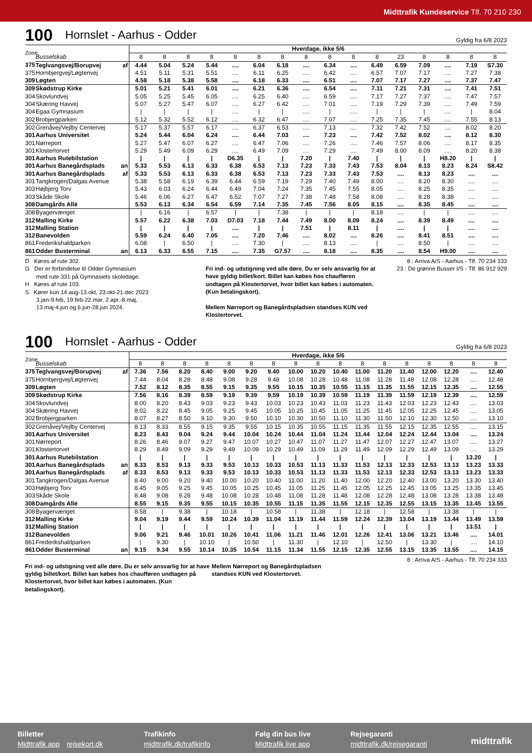Midttrafik Kundeservice Tlf. 70 210 230
100 Hornslet - Aarhus - Odder Gyldig fra 6/8 2023
| Zone | | | Hverdage, ikke 5/6 | | | | | | | | | | | | | | | |
| | Busselskab | | 8 | 8 | 8 | 8 | 8 | 8 | 8 | 8 | 8 | 8 | 8 | 23 | 8 | 8 | 8 | 8 |
| 375 | Teglvangsvej/Borupvej | af | 4.44 | 5.04 | 5.24 | 5.44 | .... | 6.04 | 6.18 | .... | 6.34 | .... | 6.49 | 6.59 | 7.09 | .... | 7.19 | S7.30 |
| 375 | Hornbjergvej/Løgtenvej | | 4.51 | 5.11 | 5.31 | 5.51 | .... | 6.11 | 6.25 | .... | 6.42 | .... | 6.57 | 7.07 | 7.17 | .... | 7.27 | 7.38 |
| 309 | Løgten | | 4.58 | 5.18 | 5.38 | 5.58 | .... | 6.18 | 6.33 | .... | 6.51 | .... | 7.07 | 7.17 | 7.27 | .... | 7.37 | 7.47 |
| 309 | Skødstrup Kirke | | 5.01 | 5.21 | 5.41 | 6.01 | .... | 6.21 | 6.36 | .... | 6.54 | .... | 7.11 | 7.21 | 7.31 | .... | 7.41 | 7.51 |
| 304 | Skovlundvej | | 5.05 | 5.25 | 5.45 | 6.05 | .... | 6.25 | 6.40 | .... | 6.59 | .... | 7.17 | 7.27 | 7.37 | .... | 7.47 | 7.57 |
| 304 | Skæring Havvej | | 5.07 | 5.27 | 5.47 | 6.07 | .... | 6.27 | 6.42 | .... | 7.01 | .... | 7.19 | 7.29 | 7.39 | .... | 7.49 | 7.59 |
| 304 | Egaa Gymnasium | | / | / | / | / | .... | / | / | .... | / | .... | / | / | / | .... | / | 8.04 |
| 302 | Brobjergparken | | 5.12 | 5.32 | 5.52 | 6.12 | .... | 6.32 | 6.47 | .... | 7.07 | .... | 7.25 | 7.35 | 7.45 | .... | 7.55 | 8.13 |
| 302 | Grenåvej/Vejlby Centervej | | 5.17 | 5.37 | 5.57 | 6.17 | .... | 6.37 | 6.53 | .... | 7.13 | .... | 7.32 | 7.42 | 7.52 | .... | 8.02 | 8.20 |
| 301 | Aarhus Universitet | | 5.24 | 5.44 | 6.04 | 6.24 | .... | 6.44 | 7.03 | .... | 7.23 | .... | 7.42 | 7.52 | 8.02 | .... | 8.12 | 8.30 |
| 301 | Nørreport | | 5.27 | 5.47 | 6.07 | 6.27 | .... | 6.47 | 7.06 | .... | 7.26 | .... | 7.46 | 7.57 | 8.06 | .... | 8.17 | 8.35 |
| 301 | Klostertorvet | | 5.29 | 5.49 | 6.09 | 6.29 | .... | 6.49 | 7.09 | .... | 7.29 | .... | 7.49 | 8.00 | 8.09 | .... | 8.20 | 8.38 |
| 301 | Aarhus Rutebilstation | | / | / | / | / | D6.35 | / | / | 7.20 | / | 7.40 | / | / | / | H8.20 | / | / |
| 301 | Aarhus Banegårdsplads | an | 5.33 | 5.53 | 6.13 | 6.33 | 6.38 | 6.53 | 7.13 | 7.23 | 7.33 | 7.43 | 7.53 | 8.04 | 8.13 | 8.23 | 8.24 | S8.42 |
| 301 | Aarhus Banegårdsplads | af | 5.33 | 5.53 | 6.13 | 6.33 | 6.38 | 6.53 | 7.13 | 7.23 | 7.33 | 7.43 | 7.53 | .... | 8.13 | 8.23 | .... | .... |
| 301 | Tangkrogen/Dalgas Avenue | | 5.38 | 5.58 | 6.19 | 6.39 | 6.44 | 6.59 | 7.19 | 7.29 | 7.40 | 7.49 | 8.00 | .... | 8.20 | 8.30 | .... | .... |
| 303 | Højbjerg Torv | | 5.43 | 6.03 | 6.24 | 6.44 | 6.49 | 7.04 | 7.24 | 7.35 | 7.45 | 7.55 | 8.05 | .... | 8.25 | 8.35 | .... | .... |
| 303 | Skåde Skole | | 5.46 | 6.06 | 6.27 | 6.47 | 6.52 | 7.07 | 7.27 | 7.38 | 7.48 | 7.58 | 8.08 | .... | 8.28 | 8.38 | .... | .... |
| 308 | Damgårds Allé | | 5.53 | 6.13 | 6.34 | 6.54 | 6.59 | 7.14 | 7.35 | 7.45 | 7.56 | 8.05 | 8.15 | .... | 8.35 | 8.45 | .... | .... |
| 308 | Byagervænget | | / | 6.16 | / | 6.57 | / | / | 7.38 | / | / | / | 8.18 | .... | / | / | .... | .... |
| 312 | Malling Kirke | | 5.57 | 6.22 | 6.38 | 7.03 | D7.03 | 7.18 | 7.44 | 7.49 | 8.00 | 8.09 | 8.24 | .... | 8.39 | 8.49 | .... | .... |
| 312 | Malling Station | | / | / | / | / | .... | / | / | 7.51 | / | 8.11 | / | .... | / | / | .... | .... |
| 312 | Banevolden | | 5.59 | 6.24 | 6.40 | 7.05 | .... | 7.20 | 7.46 | .... | 8.02 | .... | 8.26 | .... | 8.41 | 8.51 | .... | .... |
| 861 | Frederikshaldparken | | 6.08 | / | 6.50 | / | .... | 7.30 | / | .... | 8.13 | .... | / | .... | 8.50 | / | .... | .... |
| 861 | Odder Busterminal | an | 6.13 | 6.33 | 6.55 | 7.15 | .... | 7.35 | G7.57 | .... | 8.18 | .... | 8.35 | .... | 8.54 | H9.00 | .... | .... |
D Køres af rute 302.
G Der er forbindelse til Odder Gymnasium
med rute 331 på Gymnasiets skoledage.
H Køres af rute 103.
S Kører kun 14.aug-13.okt, 23.okt-21.dec 2023
3.jan-9.feb, 19.feb-22.mar, 2.apr.-8.maj,
13.maj-4.jun og 6.jun-28.jun 2024.
Fri ind- og udstigning ved alle døre. Du er selv ansvarlig for at have gyldig billet/kort. Billet kan købes hos chaufføren undtagen på Klostertorvet, hvor billet kan købes i automaten. (Kun betalingskort).
Mellem Nørreport og Banegårdspladsen standses KUN ved Klostertorvet.
8 : Arriva A/S - Aarhus - Tlf. 70 234 333
23 : De grønne Busser I/S - Tlf. 86 912 929
100 Hornslet - Aarhus - Odder Gyldig fra 6/8 2023
| Zone | | | Hverdage, ikke 5/6 | | | | | | | | | | | | | | | | |
| | Busselskab | | 8 | 8 | 8 | 8 | 8 | 8 | 8 | 8 | 8 | 8 | 8 | 8 | 8 | 8 | 8 | 8 | 8 |
| 375 | Teglvangsvej/Borupvej | af | 7.36 | 7.56 | 8.20 | 8.40 | 9.00 | 9.20 | 9.40 | 10.00 | 10.20 | 10.40 | 11.00 | 11.20 | 11.40 | 12.00 | 12.20 | .... | 12.40 |
| 375 | Hornbjergvej/Løgtenvej | | 7.44 | 8.04 | 8.28 | 8.48 | 9.08 | 9.28 | 9.48 | 10.08 | 10.28 | 10.48 | 11.08 | 11.28 | 11.48 | 12.08 | 12.28 | .... | 12.48 |
| 309 | Løgten | | 7.52 | 8.12 | 8.35 | 8.55 | 9.15 | 9.35 | 9.55 | 10.15 | 10.35 | 10.55 | 11.15 | 11.35 | 11.55 | 12.15 | 12.35 | .... | 12.55 |
| 309 | Skødstrup Kirke | | 7.56 | 8.16 | 8.39 | 8.59 | 9.19 | 9.39 | 9.59 | 10.19 | 10.39 | 10.59 | 11.19 | 11.39 | 11.59 | 12.19 | 12.39 | .... | 12.59 |
| 304 | Skovlundvej | | 8.00 | 8.20 | 8.43 | 9.03 | 9.23 | 9.43 | 10.03 | 10.23 | 10.43 | 11.03 | 11.23 | 11.43 | 12.03 | 12.23 | 12.43 | .... | 13.03 |
| 304 | Skæring Havvej | | 8.02 | 8.22 | 8.45 | 9.05 | 9.25 | 9.45 | 10.05 | 10.25 | 10.45 | 11.05 | 11.25 | 11.45 | 12.05 | 12.25 | 12.45 | .... | 13.05 |
| 302 | Brobjergparken | | 8.07 | 8.27 | 8.50 | 9.10 | 9.30 | 9.50 | 10.10 | 10.30 | 10.50 | 11.10 | 11.30 | 11.50 | 12.10 | 12.30 | 12.50 | .... | 13.10 |
| 302 | Grenåvej/Vejlby Centervej | | 8.13 | 8.33 | 8.55 | 9.15 | 9.35 | 9.55 | 10.15 | 10.35 | 10.55 | 11.15 | 11.35 | 11.55 | 12.15 | 12.35 | 12.55 | .... | 13.15 |
| 301 | Aarhus Universitet | | 8.23 | 8.43 | 9.04 | 9.24 | 9.44 | 10.04 | 10.24 | 10.44 | 11.04 | 11.24 | 11.44 | 12.04 | 12.24 | 12.44 | 13.04 | .... | 13.24 |
| 301 | Nørreport | | 8.26 | 8.46 | 9.07 | 9.27 | 9.47 | 10.07 | 10.27 | 10.47 | 11.07 | 11.27 | 11.47 | 12.07 | 12.27 | 12.47 | 13.07 | .... | 13.27 |
| 301 | Klostertorvet | | 8.29 | 8.49 | 9.09 | 9.29 | 9.49 | 10.09 | 10.29 | 10.49 | 11.09 | 11.29 | 11.49 | 12.09 | 12.29 | 12.49 | 13.09 | .... | 13.29 |
| 301 | Aarhus Rutebilstation | | / | / | / | / | / | / | / | / | / | / | / | / | / | / | / | 13.20 | / |
| 301 | Aarhus Banegårdsplads | an | 8.33 | 8.53 | 9.13 | 9.33 | 9.53 | 10.13 | 10.33 | 10.53 | 11.13 | 11.33 | 11.53 | 12.13 | 12.33 | 12.53 | 13.13 | 13.23 | 13.33 |
| 301 | Aarhus Banegårdsplads | af | 8.33 | 8.53 | 9.13 | 9.33 | 9.53 | 10.13 | 10.33 | 10.53 | 11.13 | 11.33 | 11.53 | 12.13 | 12.33 | 12.53 | 13.13 | 13.23 | 13.33 |
| 301 | Tangkrogen/Dalgas Avenue | | 8.40 | 9.00 | 9.20 | 9.40 | 10.00 | 10.20 | 10.40 | 11.00 | 11.20 | 11.40 | 12.00 | 12.20 | 12.40 | 13.00 | 13.20 | 13.30 | 13.40 |
| 303 | Højbjerg Torv | | 8.45 | 9.05 | 9.25 | 9.45 | 10.05 | 10.25 | 10.45 | 11.05 | 11.25 | 11.45 | 12.05 | 12.25 | 12.45 | 13.05 | 13.25 | 13.35 | 13.45 |
| 303 | Skåde Skole | | 8.48 | 9.08 | 9.28 | 9.48 | 10.08 | 10.28 | 10.48 | 11.08 | 11.28 | 11.48 | 12.08 | 12.28 | 12.48 | 13.08 | 13.28 | 13.38 | 13.48 |
| 308 | Damgårds Allé | | 8.55 | 9.15 | 9.35 | 9.55 | 10.15 | 10.35 | 10.55 | 11.15 | 11.35 | 11.55 | 12.15 | 12.35 | 12.55 | 13.15 | 13.35 | 13.45 | 13.55 |
| 308 | Byagervænget | | 8.58 | / | 9.38 | / | 10.18 | / | 10.58 | / | 11.38 | / | 12.18 | / | 12.58 | / | 13.38 | / | / |
| 312 | Malling Kirke | | 9.04 | 9.19 | 9.44 | 9.59 | 10.24 | 10.39 | 11.04 | 11.19 | 11.44 | 11.59 | 12.24 | 12.39 | 13.04 | 13.19 | 13.44 | 13.49 | 13.59 |
| 312 | Malling Station | | / | / | / | / | / | / | / | / | / | / | / | / | / | / | / | 13.51 | / |
| 312 | Banevolden | | 9.06 | 9.21 | 9.46 | 10.01 | 10.26 | 10.41 | 11.06 | 11.21 | 11.46 | 12.01 | 12.26 | 12.41 | 13.06 | 13.21 | 13.46 | .... | 14.01 |
| 861 | Frederikshaldparken | | / | 9.30 | / | 10.10 | / | 10.50 | / | 11.30 | / | 12.10 | / | 12.50 | / | 13.30 | / | .... | 14.10 |
| 861 | Odder Busterminal | an | 9.15 | 9.34 | 9.55 | 10.14 | 10.35 | 10.54 | 11.15 | 11.34 | 11.55 | 12.15 | 12.35 | 12.55 | 13.15 | 13.35 | 13.55 | .... | 14.15 |
8 : Arriva A/S - Aarhus - Tlf. 70 234 333
Fri ind- og udstigning ved alle døre. Du er selv ansvarlig for at have gyldig billet/kort. Billet kan købes hos chaufføren undtagen på Klostertorvet, hvor billet kan købes i automaten. (Kun betalingskort).
Mellem Nørreport og Banegårdspladsen standses KUN ved Klostertorvet.
Billetter
Midttrafik app rejsekort.dk
Trafikinfo
midttrafik.dk/trafikinfo
Følg din bus live
Midttrafik live app
Rejsegaranti
midttrafik.dk/rejsegaranti
midttrafik